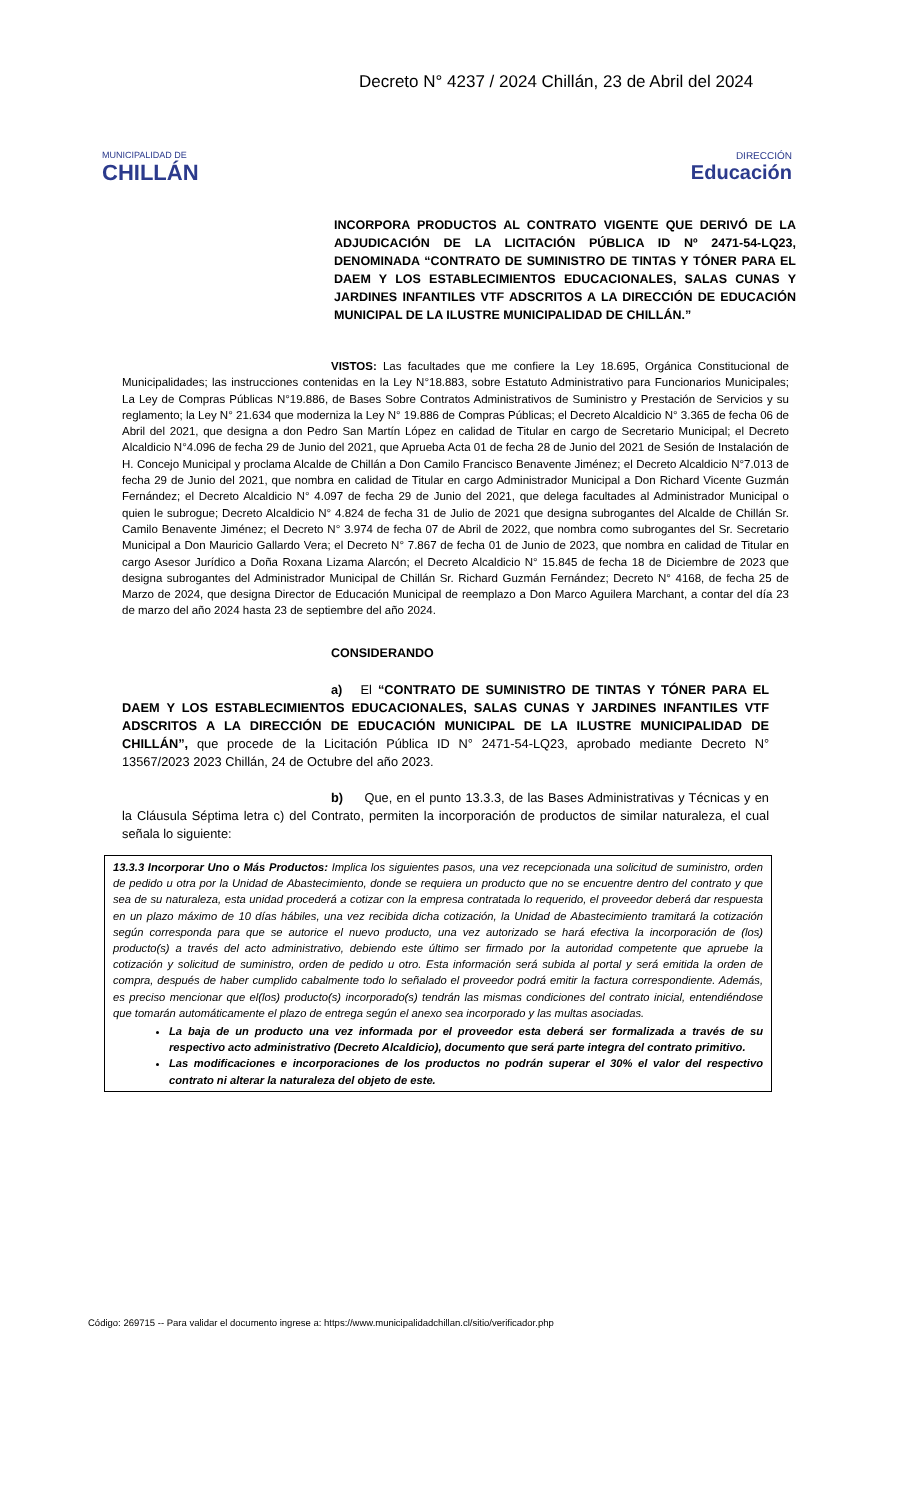Decreto N° 4237 / 2024 Chillán, 23 de Abril del 2024
MUNICIPALIDAD DE
CHILLÁN
DIRECCIÓN
Educación
INCORPORA PRODUCTOS AL CONTRATO VIGENTE QUE DERIVÓ DE LA ADJUDICACIÓN DE LA LICITACIÓN PÚBLICA ID Nº 2471-54-LQ23, DENOMINADA “CONTRATO DE SUMINISTRO DE TINTAS Y TÓNER PARA EL DAEM Y LOS ESTABLECIMIENTOS EDUCACIONALES, SALAS CUNAS Y JARDINES INFANTILES VTF ADSCRITOS A LA DIRECCIÓN DE EDUCACIÓN MUNICIPAL DE LA ILUSTRE MUNICIPALIDAD DE CHILLÁN.”
VISTOS: Las facultades que me confiere la Ley 18.695, Orgánica Constitucional de Municipalidades; las instrucciones contenidas en la Ley N°18.883, sobre Estatuto Administrativo para Funcionarios Municipales; La Ley de Compras Públicas N°19.886, de Bases Sobre Contratos Administrativos de Suministro y Prestación de Servicios y su reglamento; la Ley N° 21.634 que moderniza la Ley N° 19.886 de Compras Públicas; el Decreto Alcaldicio N° 3.365 de fecha 06 de Abril del 2021, que designa a don Pedro San Martín López en calidad de Titular en cargo de Secretario Municipal; el Decreto Alcaldicio N°4.096 de fecha 29 de Junio del 2021, que Aprueba Acta 01 de fecha 28 de Junio del 2021 de Sesión de Instalación de H. Concejo Municipal y proclama Alcalde de Chillán a Don Camilo Francisco Benavente Jiménez; el Decreto Alcaldicio N°7.013 de fecha 29 de Junio del 2021, que nombra en calidad de Titular en cargo Administrador Municipal a Don Richard Vicente Guzmán Fernández; el Decreto Alcaldicio N° 4.097 de fecha 29 de Junio del 2021, que delega facultades al Administrador Municipal o quien le subrogue; Decreto Alcaldicio N° 4.824 de fecha 31 de Julio de 2021 que designa subrogantes del Alcalde de Chillán Sr. Camilo Benavente Jiménez; el Decreto N° 3.974 de fecha 07 de Abril de 2022, que nombra como subrogantes del Sr. Secretario Municipal a Don Mauricio Gallardo Vera; el Decreto N° 7.867 de fecha 01 de Junio de 2023, que nombra en calidad de Titular en cargo Asesor Jurídico a Doña Roxana Lizama Alarcón; el Decreto Alcaldicio N° 15.845 de fecha 18 de Diciembre de 2023 que designa subrogantes del Administrador Municipal de Chillán Sr. Richard Guzmán Fernández; Decreto N° 4168, de fecha 25 de Marzo de 2024, que designa Director de Educación Municipal de reemplazo a Don Marco Aguilera Marchant, a contar del día 23 de marzo del año 2024 hasta 23 de septiembre del año 2024.
CONSIDERANDO
a) El “CONTRATO DE SUMINISTRO DE TINTAS Y TÓNER PARA EL DAEM Y LOS ESTABLECIMIENTOS EDUCACIONALES, SALAS CUNAS Y JARDINES INFANTILES VTF ADSCRITOS A LA DIRECCIÓN DE EDUCACIÓN MUNICIPAL DE LA ILUSTRE MUNICIPALIDAD DE CHILLÁN”, que procede de la Licitación Pública ID N° 2471-54-LQ23, aprobado mediante Decreto N° 13567/2023 2023 Chillán, 24 de Octubre del año 2023.
b) Que, en el punto 13.3.3, de las Bases Administrativas y Técnicas y en la Cláusula Séptima letra c) del Contrato, permiten la incorporación de productos de similar naturaleza, el cual señala lo siguiente:
13.3.3 Incorporar Uno o Más Productos: Implica los siguientes pasos, una vez recepcionada una solicitud de suministro, orden de pedido u otra por la Unidad de Abastecimiento, donde se requiera un producto que no se encuentre dentro del contrato y que sea de su naturaleza, esta unidad procederá a cotizar con la empresa contratada lo requerido, el proveedor deberá dar respuesta en un plazo máximo de 10 días hábiles, una vez recibida dicha cotización, la Unidad de Abastecimiento tramitará la cotización según corresponda para que se autorice el nuevo producto, una vez autorizado se hará efectiva la incorporación de (los) producto(s) a través del acto administrativo, debiendo este último ser firmado por la autoridad competente que apruebe la cotización y solicitud de suministro, orden de pedido u otro. Esta información será subida al portal y será emitida la orden de compra, después de haber cumplido cabalmente todo lo señalado el proveedor podrá emitir la factura correspondiente. Además, es preciso mencionar que el(los) producto(s) incorporado(s) tendrán las mismas condiciones del contrato inicial, entendiéndose que tomarán automáticamente el plazo de entrega según el anexo sea incorporado y las multas asociadas.
La baja de un producto una vez informada por el proveedor esta deberá ser formalizada a través de su respectivo acto administrativo (Decreto Alcaldicio), documento que será parte integra del contrato primitivo.
Las modificaciones e incorporaciones de los productos no podrán superar el 30% el valor del respectivo contrato ni alterar la naturaleza del objeto de este.
Código: 269715 -- Para validar el documento ingrese a: https://www.municipalidadchillan.cl/sitio/verificador.php